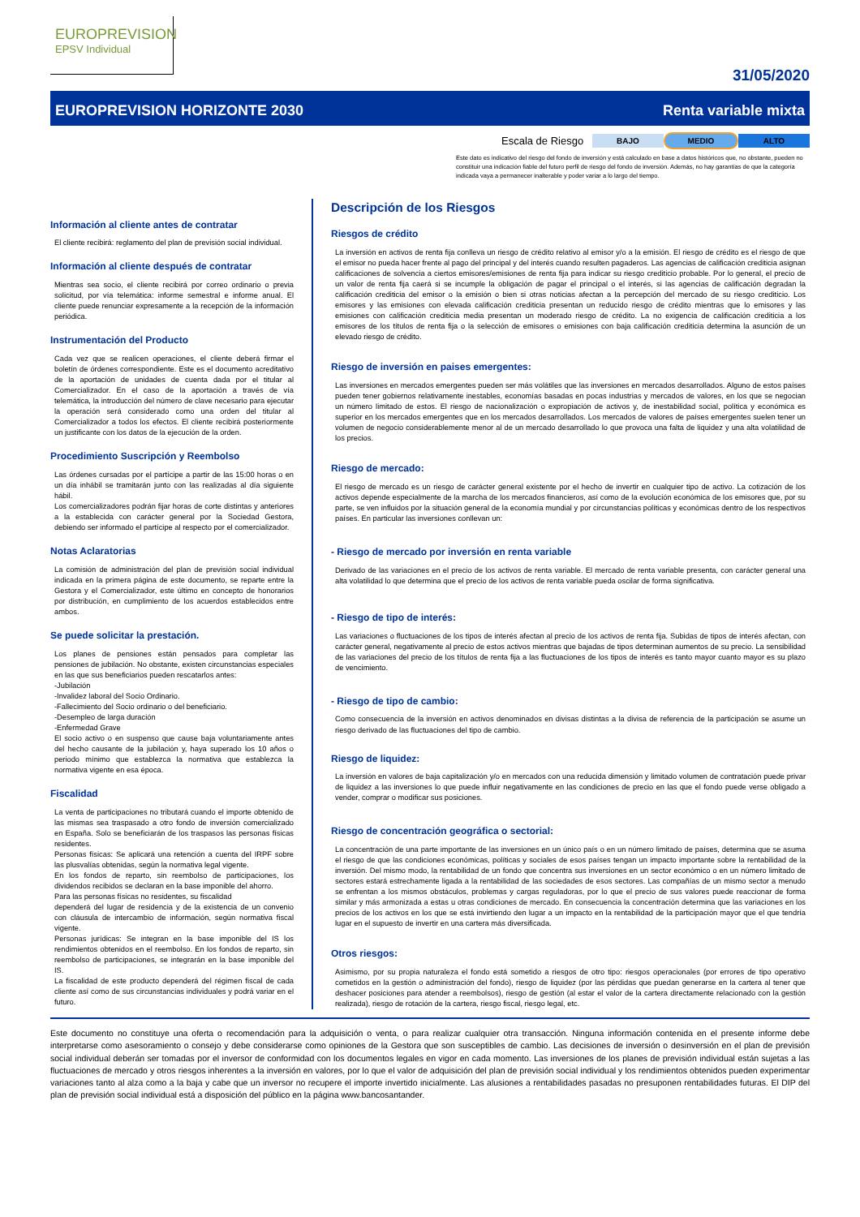EUROPREVISION
EPSV Individual
31/05/2020
EUROPREVISION HORIZONTE 2030 Renta variable mixta
Escala de Riesgo BAJO MEDIO ALTO
Este dato es indicativo del riesgo del fondo de inversión y está calculado en base a datos históricos que, no obstante, pueden no constituir una indicación fiable del futuro perfil de riesgo del fondo de inversión. Además, no hay garantías de que la categoría indicada vaya a permanecer inalterable y poder variar a lo largo del tiempo.
Información al cliente antes de contratar
El cliente recibirá: reglamento del plan de previsión social individual.
Información al cliente después de contratar
Mientras sea socio, el cliente recibirá por correo ordinario o previa solicitud, por vía telemática: informe semestral e informe anual. El cliente puede renunciar expresamente a la recepción de la información periódica.
Instrumentación del Producto
Cada vez que se realicen operaciones, el cliente deberá firmar el boletín de órdenes correspondiente. Este es el documento acreditativo de la aportación de unidades de cuenta dada por el titular al Comercializador. En el caso de la aportación a través de vía telemática, la introducción del número de clave necesario para ejecutar la operación será considerado como una orden del titular al Comercializador a todos los efectos. El cliente recibirá posteriormente un justificante con los datos de la ejecución de la orden.
Procedimiento Suscripción y Reembolso
Las órdenes cursadas por el partícipe a partir de las 15:00 horas o en un día inhábil se tramitarán junto con las realizadas al día siguiente hábil.
Los comercializadores podrán fijar horas de corte distintas y anteriores a la establecida con carácter general por la Sociedad Gestora, debiendo ser informado el partícipe al respecto por el comercializador.
Notas Aclaratorias
La comisión de administración del plan de previsión social individual indicada en la primera página de este documento, se reparte entre la Gestora y el Comercializador, este último en concepto de honorarios por distribución, en cumplimiento de los acuerdos establecidos entre ambos.
Se puede solicitar la prestación.
Los planes de pensiones están pensados para completar las pensiones de jubilación. No obstante, existen circunstancias especiales en las que sus beneficiarios pueden rescatarlos antes:
-Jubilación
-Invalidez laboral del Socio Ordinario.
-Fallecimiento del Socio ordinario o del beneficiario.
-Desempleo de larga duración
-Enfermedad Grave
El socio activo o en suspenso que cause baja voluntariamente antes del hecho causante de la jubilación y, haya superado los 10 años o periodo mínimo que establezca la normativa que establezca la normativa vigente en esa época.
Fiscalidad
La venta de participaciones no tributará cuando el importe obtenido de las mismas sea traspasado a otro fondo de inversión comercializado en España. Solo se beneficiarán de los traspasos las personas físicas residentes.
Personas físicas: Se aplicará una retención a cuenta del IRPF sobre las plusvalías obtenidas, según la normativa legal vigente.
En los fondos de reparto, sin reembolso de participaciones, los dividendos recibidos se declaran en la base imponible del ahorro.
Para las personas físicas no residentes, su fiscalidad
dependerá del lugar de residencia y de la existencia de un convenio con cláusula de intercambio de información, según normativa fiscal vigente.
Personas jurídicas: Se integran en la base imponible del IS los rendimientos obtenidos en el reembolso. En los fondos de reparto, sin reembolso de participaciones, se integrarán en la base imponible del IS.
La fiscalidad de este producto dependerá del régimen fiscal de cada cliente así como de sus circunstancias individuales y podrá variar en el futuro.
Descripción de los Riesgos
Riesgos de crédito
La inversión en activos de renta fija conlleva un riesgo de crédito relativo al emisor y/o a la emisión. El riesgo de crédito es el riesgo de que el emisor no pueda hacer frente al pago del principal y del interés cuando resulten pagaderos. Las agencias de calificación crediticia asignan calificaciones de solvencia a ciertos emisores/emisiones de renta fija para indicar su riesgo crediticio probable. Por lo general, el precio de un valor de renta fija caerá si se incumple la obligación de pagar el principal o el interés, si las agencias de calificación degradan la calificación crediticia del emisor o la emisión o bien si otras noticias afectan a la percepción del mercado de su riesgo crediticio. Los emisores y las emisiones con elevada calificación crediticia presentan un reducido riesgo de crédito mientras que lo emisores y las emisiones con calificación crediticia media presentan un moderado riesgo de crédito. La no exigencia de calificación crediticia a los emisores de los títulos de renta fija o la selección de emisores o emisiones con baja calificación crediticia determina la asunción de un elevado riesgo de crédito.
Riesgo de inversión en paises emergentes:
Las inversiones en mercados emergentes pueden ser más volátiles que las inversiones en mercados desarrollados. Alguno de estos países pueden tener gobiernos relativamente inestables, economías basadas en pocas industrias y mercados de valores, en los que se negocian un número limitado de estos. El riesgo de nacionalización o expropiación de activos y, de inestabilidad social, política y económica es superior en los mercados emergentes que en los mercados desarrollados. Los mercados de valores de países emergentes suelen tener un volumen de negocio considerablemente menor al de un mercado desarrollado lo que provoca una falta de liquidez y una alta volatilidad de los precios.
Riesgo de mercado:
El riesgo de mercado es un riesgo de carácter general existente por el hecho de invertir en cualquier tipo de activo. La cotización de los activos depende especialmente de la marcha de los mercados financieros, así como de la evolución económica de los emisores que, por su parte, se ven influidos por la situación general de la economía mundial y por circunstancias políticas y económicas dentro de los respectivos países. En particular las inversiones conllevan un:
- Riesgo de mercado por inversión en renta variable
Derivado de las variaciones en el precio de los activos de renta variable. El mercado de renta variable presenta, con carácter general una alta volatilidad lo que determina que el precio de los activos de renta variable pueda oscilar de forma significativa.
- Riesgo de tipo de interés:
Las variaciones o fluctuaciones de los tipos de interés afectan al precio de los activos de renta fija. Subidas de tipos de interés afectan, con carácter general, negativamente al precio de estos activos mientras que bajadas de tipos determinan aumentos de su precio. La sensibilidad de las variaciones del precio de los títulos de renta fija a las fluctuaciones de los tipos de interés es tanto mayor cuanto mayor es su plazo de vencimiento.
- Riesgo de tipo de cambio:
Como consecuencia de la inversión en activos denominados en divisas distintas a la divisa de referencia de la participación se asume un riesgo derivado de las fluctuaciones del tipo de cambio.
Riesgo de liquidez:
La inversión en valores de baja capitalización y/o en mercados con una reducida dimensión y limitado volumen de contratación puede privar de liquidez a las inversiones lo que puede influir negativamente en las condiciones de precio en las que el fondo puede verse obligado a vender, comprar o modificar sus posiciones.
Riesgo de concentración geográfica o sectorial:
La concentración de una parte importante de las inversiones en un único país o en un número limitado de países, determina que se asuma el riesgo de que las condiciones económicas, políticas y sociales de esos países tengan un impacto importante sobre la rentabilidad de la inversión. Del mismo modo, la rentabilidad de un fondo que concentra sus inversiones en un sector económico o en un número limitado de sectores estará estrechamente ligada a la rentabilidad de las sociedades de esos sectores. Las compañías de un mismo sector a menudo se enfrentan a los mismos obstáculos, problemas y cargas reguladoras, por lo que el precio de sus valores puede reaccionar de forma similar y más armonizada a estas u otras condiciones de mercado. En consecuencia la concentración determina que las variaciones en los precios de los activos en los que se está invirtiendo den lugar a un impacto en la rentabilidad de la participación mayor que el que tendría lugar en el supuesto de invertir en una cartera más diversificada.
Otros riesgos:
Asimismo, por su propia naturaleza el fondo está sometido a riesgos de otro tipo: riesgos operacionales (por errores de tipo operativo cometidos en la gestión o administración del fondo), riesgo de liquidez (por las pérdidas que puedan generarse en la cartera al tener que deshacer posiciones para atender a reembolsos), riesgo de gestión (al estar el valor de la cartera directamente relacionado con la gestión realizada), riesgo de rotación de la cartera, riesgo fiscal, riesgo legal, etc.
Este documento no constituye una oferta o recomendación para la adquisición o venta, o para realizar cualquier otra transacción. Ninguna información contenida en el presente informe debe interpretarse como asesoramiento o consejo y debe considerarse como opiniones de la Gestora que son susceptibles de cambio. Las decisiones de inversión o desinversión en el plan de previsión social individual deberán ser tomadas por el inversor de conformidad con los documentos legales en vigor en cada momento. Las inversiones de los planes de previsión individual están sujetas a las fluctuaciones de mercado y otros riesgos inherentes a la inversión en valores, por lo que el valor de adquisición del plan de previsión social individual y los rendimientos obtenidos pueden experimentar variaciones tanto al alza como a la baja y cabe que un inversor no recupere el importe invertido inicialmente. Las alusiones a rentabilidades pasadas no presuponen rentabilidades futuras. El DIP del plan de previsión social individual está a disposición del público en la página www.bancosantander.